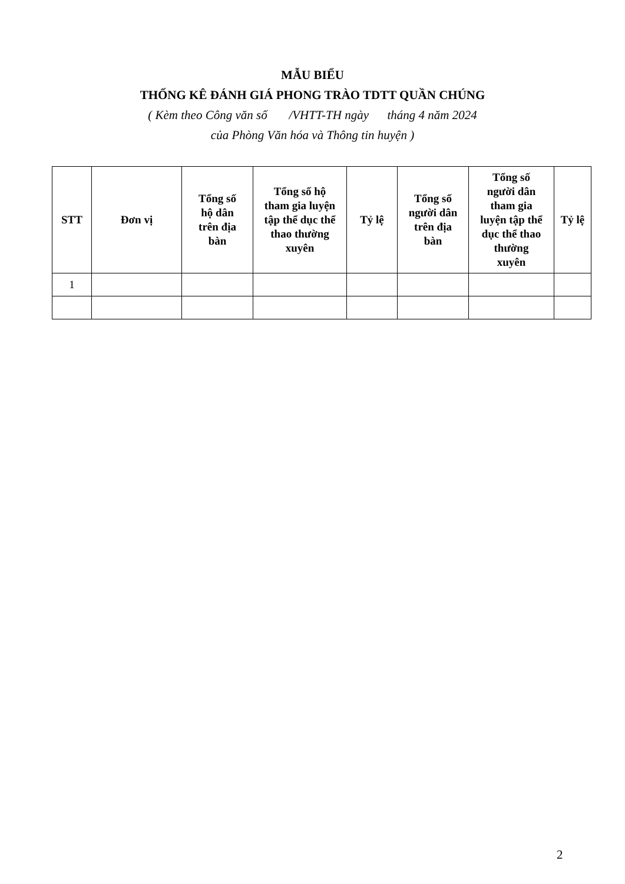MẪU BIỂU
THỐNG KÊ ĐÁNH GIÁ PHONG TRÀO TDTT QUẦN CHÚNG
( Kèm theo Công văn số /VHTT-TH ngày tháng 4 năm 2024
của Phòng Văn hóa và Thông tin huyện )
| STT | Đơn vị | Tổng số hộ dân trên địa bàn | Tổng số hộ tham gia luyện tập thể dục thể thao thường xuyên | Tỷ lệ | Tổng số người dân trên địa bàn | Tổng số người dân tham gia luyện tập thể dục thể thao thường xuyên | Tỷ lệ |
| --- | --- | --- | --- | --- | --- | --- | --- |
| 1 | | | | | | | |
2